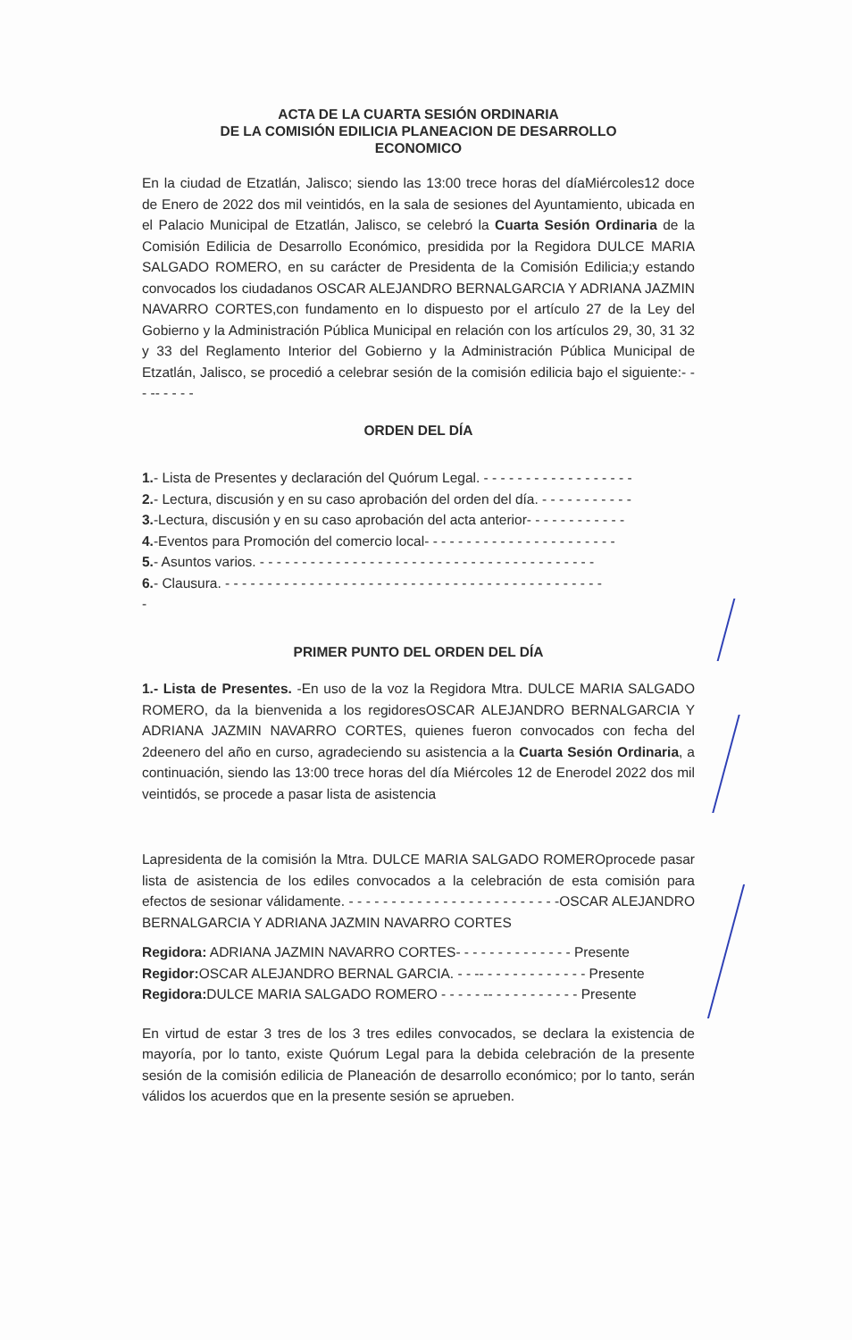ACTA DE LA CUARTA SESIÓN ORDINARIA
DE LA COMISIÓN EDILICIA PLANEACION DE DESARROLLO
ECONOMICO
En la ciudad de Etzatlán, Jalisco; siendo las 13:00 trece horas del díaMiércoles12 doce de Enero de 2022 dos mil veintidós, en la sala de sesiones del Ayuntamiento, ubicada en el Palacio Municipal de Etzatlán, Jalisco, se celebró la Cuarta Sesión Ordinaria de la Comisión Edilicia de Desarrollo Económico, presidida por la Regidora DULCE MARIA SALGADO ROMERO, en su carácter de Presidenta de la Comisión Edilicia;y estando convocados los ciudadanos OSCAR ALEJANDRO BERNALGARCIA Y ADRIANA JAZMIN NAVARRO CORTES,con fundamento en lo dispuesto por el artículo 27 de la Ley del Gobierno y la Administración Pública Municipal en relación con los artículos 29, 30, 31 32 y 33 del Reglamento Interior del Gobierno y la Administración Pública Municipal de Etzatlán, Jalisco, se procedió a celebrar sesión de la comisión edilicia bajo el siguiente:- - - -- - - - -
ORDEN DEL DÍA
1.- Lista de Presentes y declaración del Quórum Legal. - - - - - - - - - - - - - - - - - -
2.- Lectura, discusión y en su caso aprobación del orden del día. - - - - - - - - - - -
3.-Lectura, discusión y en su caso aprobación del acta anterior- - - - - - - - - - - -
4.-Eventos para Promoción del comercio local- - - - - - - - - - - - - - - - - - - - - - -
5.- Asuntos varios. - - - - - - - - - - - - - - - - - - - - - - - - - - - - - - - - - - - - - - - -
6.- Clausura. - - - - - - - - - - - - - - - - - - - - - - - - - - - - - - - - - - - - - - - - - - - - -
-
PRIMER PUNTO DEL ORDEN DEL DÍA
1.- Lista de Presentes. -En uso de la voz la Regidora Mtra. DULCE MARIA SALGADO ROMERO, da la bienvenida a los regidoresOSCAR ALEJANDRO BERNALGARCIA Y ADRIANA JAZMIN NAVARRO CORTES, quienes fueron convocados con fecha del 2deenero del año en curso, agradeciendo su asistencia a la Cuarta Sesión Ordinaria, a continuación, siendo las 13:00 trece horas del día Miércoles 12 de Enerodel 2022 dos mil veintidós, se procede a pasar lista de asistencia
Lapresidenta de la comisión la Mtra. DULCE MARIA SALGADO ROMEROprocede pasar lista de asistencia de los ediles convocados a la celebración de esta comisión para efectos de sesionar válidamente. - - - - - - - - - - - - - - - - - - - - - - - - -OSCAR ALEJANDRO BERNALGARCIA Y ADRIANA JAZMIN NAVARRO CORTES
Regidora: ADRIANA JAZMIN NAVARRO CORTES- - - - - - - - - - - - - - Presente
Regidor: OSCAR ALEJANDRO BERNAL GARCIA. - - -- - - - - - - - - - - - - Presente
Regidora: DULCE MARIA SALGADO ROMERO - - - - - -- - - - - - - - - - - Presente
En virtud de estar 3 tres de los 3 tres ediles convocados, se declara la existencia de mayoría, por lo tanto, existe Quórum Legal para la debida celebración de la presente sesión de la comisión edilicia de Planeación de desarrollo económico; por lo tanto, serán válidos los acuerdos que en la presente sesión se aprueben.